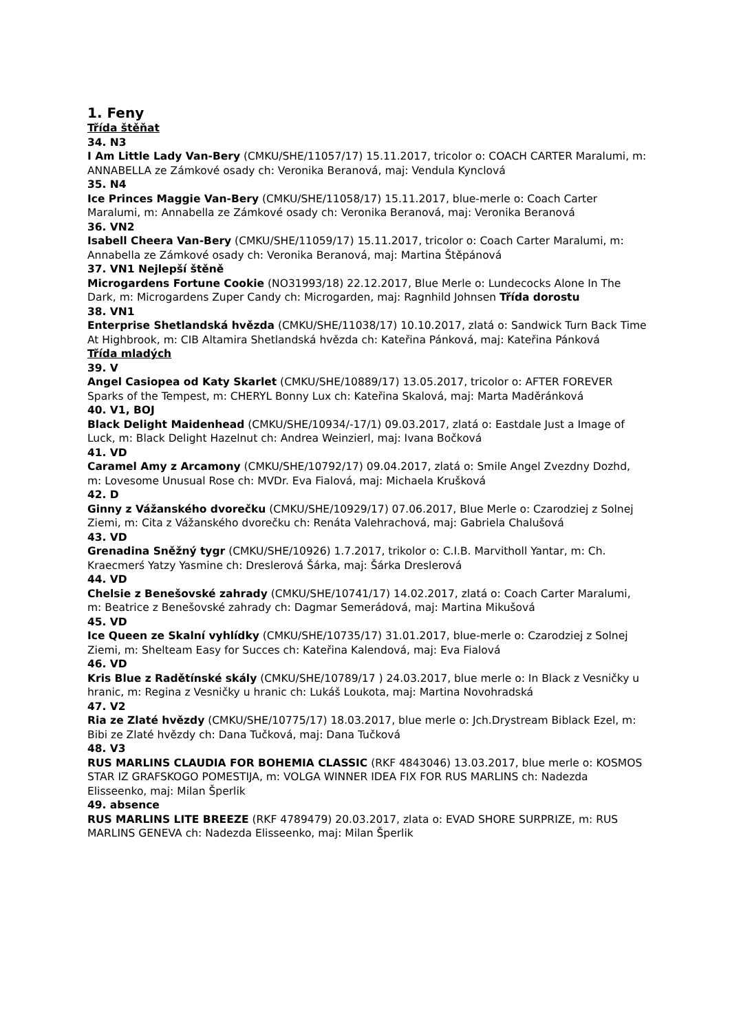1. Feny
Třída štěňat
34. N3
I Am Little Lady Van-Bery (CMKU/SHE/11057/17) 15.11.2017, tricolor o: COACH CARTER Maralumi, m: ANNABELLA ze Zámkové osady ch: Veronika Beranová, maj: Vendula Kynclová
35. N4
Ice Princes Maggie Van-Bery (CMKU/SHE/11058/17) 15.11.2017, blue-merle o: Coach Carter Maralumi, m: Annabella ze Zámkové osady ch: Veronika Beranová, maj: Veronika Beranová
36. VN2
Isabell Cheera Van-Bery (CMKU/SHE/11059/17) 15.11.2017, tricolor o: Coach Carter Maralumi, m: Annabella ze Zámkové osady ch: Veronika Beranová, maj: Martina Štěpánová
37. VN1 Nejlepší štěně
Microgardens Fortune Cookie (NO31993/18) 22.12.2017, Blue Merle o: Lundecocks Alone In The Dark, m: Microgardens Zuper Candy ch: Microgarden, maj: Ragnhild Johnsen Třída dorostu
38. VN1
Enterprise Shetlandská hvězda (CMKU/SHE/11038/17) 10.10.2017, zlatá o: Sandwick Turn Back Time At Highbrook, m: CIB Altamira Shetlandská hvězda ch: Kateřina Pánková, maj: Kateřina Pánková
Třída mladých
39. V
Angel Casiopea od Katy Skarlet (CMKU/SHE/10889/17) 13.05.2017, tricolor o: AFTER FOREVER Sparks of the Tempest, m: CHERYL Bonny Lux ch: Kateřina Skalová, maj: Marta Maděránková
40. V1, BOJ
Black Delight Maidenhead (CMKU/SHE/10934/-17/1) 09.03.2017, zlatá o: Eastdale Just a Image of Luck, m: Black Delight Hazelnut ch: Andrea Weinzierl, maj: Ivana Bočková
41. VD
Caramel Amy z Arcamony (CMKU/SHE/10792/17) 09.04.2017, zlatá o: Smile Angel Zvezdny Dozhd, m: Lovesome Unusual Rose ch: MVDr. Eva Fialová, maj: Michaela Krušková
42. D
Ginny z Vážanského dvorečku (CMKU/SHE/10929/17) 07.06.2017, Blue Merle o: Czarodziej z Solnej Ziemi, m: Cita z Vážanského dvorečku ch: Renáta Valehrachová, maj: Gabriela Chalušová
43. VD
Grenadina Sněžný tygr (CMKU/SHE/10926) 1.7.2017, trikolor o: C.I.B. Marvitholl Yantar, m: Ch. Kraecmerś Yatzy Yasmine ch: Dreslerová Šárka, maj: Šárka Dreslerová
44. VD
Chelsie z Benešovské zahrady (CMKU/SHE/10741/17) 14.02.2017, zlatá o: Coach Carter Maralumi, m: Beatrice z Benešovské zahrady ch: Dagmar Semerádová, maj: Martina Mikušová
45. VD
Ice Queen ze Skalní vyhlídky (CMKU/SHE/10735/17) 31.01.2017, blue-merle o: Czarodziej z Solnej Ziemi, m: Shelteam Easy for Succes ch: Kateřina Kalendová, maj: Eva Fialová
46. VD
Kris Blue z Radětínské skály (CMKU/SHE/10789/17 ) 24.03.2017, blue merle o: In Black z Vesničky u hranic, m: Regina z Vesničky u hranic ch: Lukáš Loukota, maj: Martina Novohradská
47. V2
Ria ze Zlaté hvězdy (CMKU/SHE/10775/17) 18.03.2017, blue merle o: Jch.Drystream Biblack Ezel, m: Bibi ze Zlaté hvězdy ch: Dana Tučková, maj: Dana Tučková
48. V3
RUS MARLINS CLAUDIA FOR BOHEMIA CLASSIC (RKF 4843046) 13.03.2017, blue merle o: KOSMOS STAR IZ GRAFSKOGO POMESTIJA, m: VOLGA WINNER IDEA FIX FOR RUS MARLINS ch: Nadezda Elisseenko, maj: Milan Šperlik
49. absence
RUS MARLINS LITE BREEZE (RKF 4789479) 20.03.2017, zlata o: EVAD SHORE SURPRIZE, m: RUS MARLINS GENEVA ch: Nadezda Elisseenko, maj: Milan Šperlik